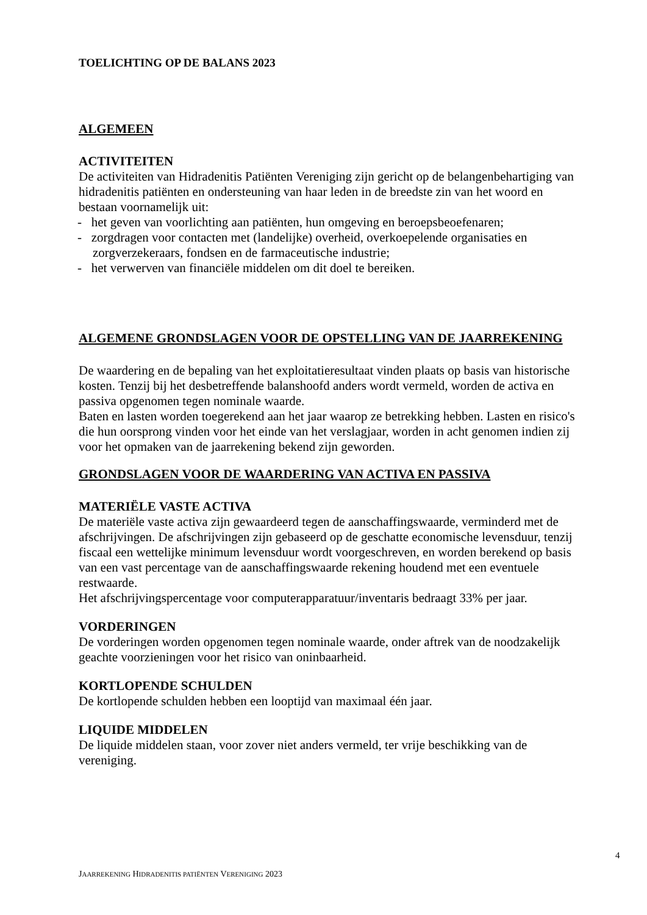TOELICHTING OP DE BALANS 2023
ALGEMEEN
ACTIVITEITEN
De activiteiten van Hidradenitis Patiënten Vereniging zijn gericht op de belangenbehartiging van hidradenitis patiënten en ondersteuning van haar leden in de breedste zin van het woord en bestaan voornamelijk uit:
- het geven van voorlichting aan patiënten, hun omgeving en beroepsbeoefenaren;
- zorgdragen voor contacten met (landelijke) overheid, overkoepelende organisaties en zorgverzekeraars, fondsen en de farmaceutische industrie;
- het verwerven van financiële middelen om dit doel te bereiken.
ALGEMENE GRONDSLAGEN VOOR DE OPSTELLING VAN DE JAARREKENING
De waardering en de bepaling van het exploitatieresultaat vinden plaats op basis van historische kosten. Tenzij bij het desbetreffende balanshoofd anders wordt vermeld, worden de activa en passiva opgenomen tegen nominale waarde.
Baten en lasten worden toegerekend aan het jaar waarop ze betrekking hebben. Lasten en risico's die hun oorsprong vinden voor het einde van het verslagjaar, worden in acht genomen indien zij voor het opmaken van de jaarrekening bekend zijn geworden.
GRONDSLAGEN VOOR DE WAARDERING VAN ACTIVA EN PASSIVA
MATERIËLE VASTE ACTIVA
De materiële vaste activa zijn gewaardeerd tegen de aanschaffingswaarde, verminderd met de afschrijvingen. De afschrijvingen zijn gebaseerd op de geschatte economische levensduur, tenzij fiscaal een wettelijke minimum levensduur wordt voorgeschreven, en worden berekend op basis van een vast percentage van de aanschaffingswaarde rekening houdend met een eventuele restwaarde.
Het afschrijvingspercentage voor computerapparatuur/inventaris bedraagt 33% per jaar.
VORDERINGEN
De vorderingen worden opgenomen tegen nominale waarde, onder aftrek van de noodzakelijk geachte voorzieningen voor het risico van oninbaarheid.
KORTLOPENDE SCHULDEN
De kortlopende schulden hebben een looptijd van maximaal één jaar.
LIQUIDE MIDDELEN
De liquide middelen staan, voor zover niet anders vermeld, ter vrije beschikking van de vereniging.
4
JAARREKENING HIDRADENITIS PATIËNTEN VERENIGING 2023